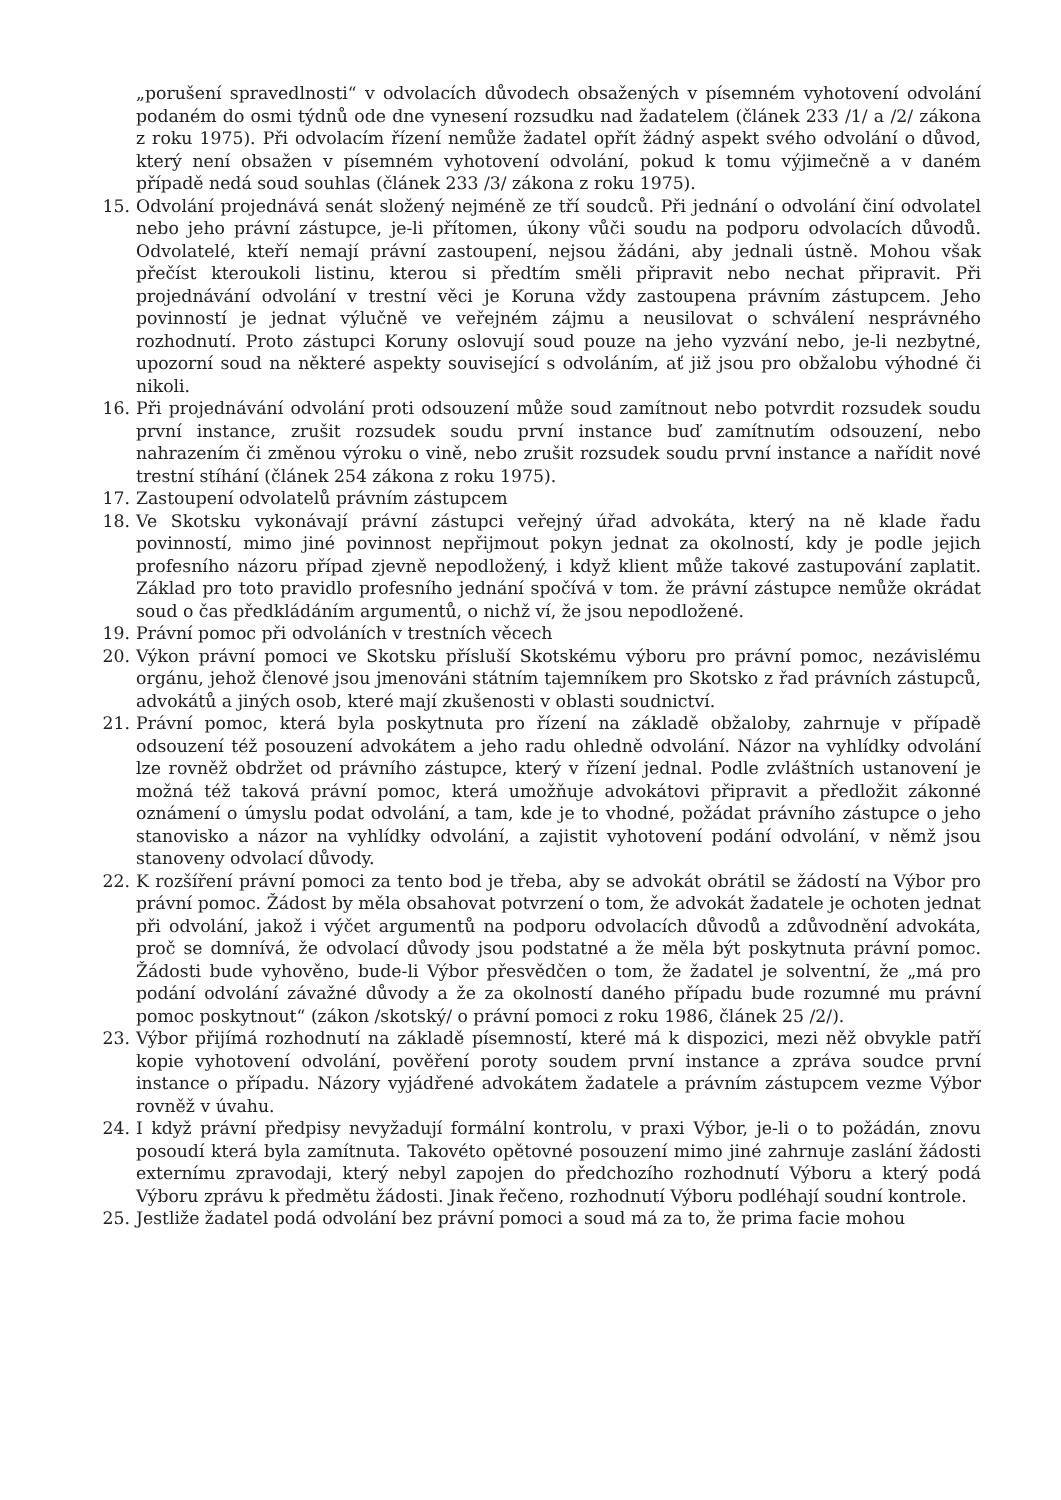„porušení spravedlnosti“ v odvolacích důvodech obsažených v písemném vyhotovení odvolání podaném do osmi týdnů ode dne vynesení rozsudku nad žadatelem (článek 233 /1/ a /2/ zákona z roku 1975). Při odvolacím řízení nemůže žadatel opřít žádný aspekt svého odvolání o důvod, který není obsažen v písemném vyhotovení odvolání, pokud k tomu výjimečně a v daném případě nedá soud souhlas (článek 233 /3/ zákona z roku 1975).
15. Odvolání projednává senát složený nejméně ze tří soudců. Při jednání o odvolání činí odvolatel nebo jeho právní zástupce, je-li přítomen, úkony vůči soudu na podporu odvolacích důvodů. Odvolatelé, kteří nemají právní zastoupení, nejsou žádáni, aby jednali ústně. Mohou však přečíst kteroukoli listinu, kterou si předtím směli připravit nebo nechat připravit. Při projednávání odvolání v trestní věci je Koruna vždy zastoupena právním zástupcem. Jeho povinností je jednat výlučně ve veřejném zájmu a neusilovat o schválení nesprávného rozhodnutí. Proto zástupci Koruny oslovují soud pouze na jeho vyzvání nebo, je-li nezbytné, upozorní soud na některé aspekty související s odvoláním, ať již jsou pro obžalobu výhodné či nikoli.
16. Při projednávání odvolání proti odsouzení může soud zamítnout nebo potvrdit rozsudek soudu první instance, zrušit rozsudek soudu první instance buď zamítnutím odsouzení, nebo nahrazením či změnou výroku o vině, nebo zrušit rozsudek soudu první instance a nařídit nové trestní stíhání (článek 254 zákona z roku 1975).
17. Zastoupení odvolatelů právním zástupcem
18. Ve Skotsku vykonávají právní zástupci veřejný úřad advokáta, který na ně klade řadu povinností, mimo jiné povinnost nepřijmout pokyn jednat za okolností, kdy je podle jejich profesního názoru případ zjevně nepodložený, i když klient může takové zastupování zaplatit. Základ pro toto pravidlo profesního jednání spočívá v tom. že právní zástupce nemůže okrádat soud o čas předkládáním argumentů, o nichž ví, že jsou nepodložené.
19. Právní pomoc při odvoláních v trestních věcech
20. Výkon právní pomoci ve Skotsku přísluší Skotskému výboru pro právní pomoc, nezávislému orgánu, jehož členové jsou jmenováni státním tajemníkem pro Skotsko z řad právních zástupců, advokátů a jiných osob, které mají zkušenosti v oblasti soudnictví.
21. Právní pomoc, která byla poskytnuta pro řízení na základě obžaloby, zahrnuje v případě odsouzení též posouzení advokátem a jeho radu ohledně odvolání. Názor na vyhlídky odvolání lze rovněž obdržet od právního zástupce, který v řízení jednal. Podle zvláštních ustanovení je možná též taková právní pomoc, která umožňuje advokátovi připravit a předložit zákonné oznámení o úmyslu podat odvolání, a tam, kde je to vhodné, požádat právního zástupce o jeho stanovisko a názor na vyhlídky odvolání, a zajistit vyhotovení podání odvolání, v němž jsou stanoveny odvolací důvody.
22. K rozšíření právní pomoci za tento bod je třeba, aby se advokát obrátil se žádostí na Výbor pro právní pomoc. Žádost by měla obsahovat potvrzení o tom, že advokát žadatele je ochoten jednat při odvolání, jakož i výčet argumentů na podporu odvolacích důvodů a zdůvodnění advokáta, proč se domnívá, že odvolací důvody jsou podstatné a že měla být poskytnuta právní pomoc. Žádosti bude vyhověno, bude-li Výbor přesvědčen o tom, že žadatel je solventní, že „má pro podání odvolání závažné důvody a že za okolností daného případu bude rozumné mu právní pomoc poskytnout“ (zákon /skotský/ o právní pomoci z roku 1986, článek 25 /2/).
23. Výbor přijímá rozhodnutí na základě písemností, které má k dispozici, mezi něž obvykle patří kopie vyhotovení odvolání, pověření poroty soudem první instance a zpráva soudce první instance o případu. Názory vyjádřené advokátem žadatele a právním zástupcem vezme Výbor rovněž v úvahu.
24. I když právní předpisy nevyžadují formální kontrolu, v praxi Výbor, je-li o to požádán, znovu posoudí která byla zamítnuta. Takovéto opětovné posouzení mimo jiné zahrnuje zaslání žádosti externímu zpravodaji, který nebyl zapojen do předchozího rozhodnutí Výboru a který podá Výboru zprávu k předmětu žádosti. Jinak řečeno, rozhodnutí Výboru podléhají soudní kontrole.
25. Jestliže žadatel podá odvolání bez právní pomoci a soud má za to, že prima facie mohou